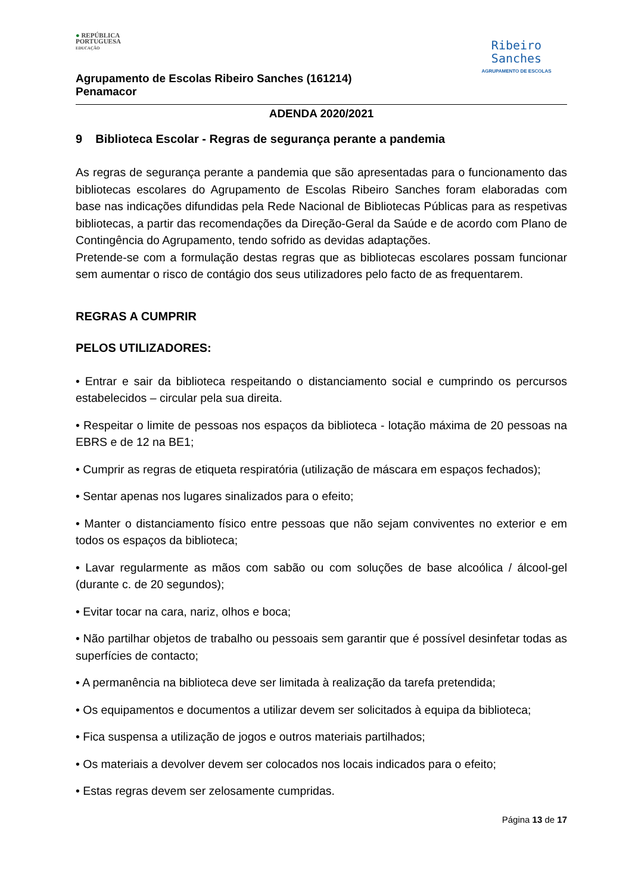● REPÚBLICA
PORTUGUESA
EDUCAÇÃO
Agrupamento de Escolas Ribeiro Sanches (161214)
Penamacor
Ribeiro
Sanches
AGRUPAMENTO DE ESCOLAS
ADENDA 2020/2021
9 Biblioteca Escolar - Regras de segurança perante a pandemia
As regras de segurança perante a pandemia que são apresentadas para o funcionamento das bibliotecas escolares do Agrupamento de Escolas Ribeiro Sanches foram elaboradas com base nas indicações difundidas pela Rede Nacional de Bibliotecas Públicas para as respetivas bibliotecas, a partir das recomendações da Direção-Geral da Saúde e de acordo com Plano de Contingência do Agrupamento, tendo sofrido as devidas adaptações.
Pretende-se com a formulação destas regras que as bibliotecas escolares possam funcionar sem aumentar o risco de contágio dos seus utilizadores pelo facto de as frequentarem.
REGRAS A CUMPRIR
PELOS UTILIZADORES:
• Entrar e sair da biblioteca respeitando o distanciamento social e cumprindo os percursos estabelecidos – circular pela sua direita.
• Respeitar o limite de pessoas nos espaços da biblioteca - lotação máxima de 20 pessoas na EBRS e de 12 na BE1;
• Cumprir as regras de etiqueta respiratória (utilização de máscara em espaços fechados);
• Sentar apenas nos lugares sinalizados para o efeito;
• Manter o distanciamento físico entre pessoas que não sejam conviventes no exterior e em todos os espaços da biblioteca;
• Lavar regularmente as mãos com sabão ou com soluções de base alcoólica / álcool-gel (durante c. de 20 segundos);
• Evitar tocar na cara, nariz, olhos e boca;
• Não partilhar objetos de trabalho ou pessoais sem garantir que é possível desinfetar todas as superfícies de contacto;
• A permanência na biblioteca deve ser limitada à realização da tarefa pretendida;
• Os equipamentos e documentos a utilizar devem ser solicitados à equipa da biblioteca;
• Fica suspensa a utilização de jogos e outros materiais partilhados;
• Os materiais a devolver devem ser colocados nos locais indicados para o efeito;
• Estas regras devem ser zelosamente cumpridas.
Página 13 de 17